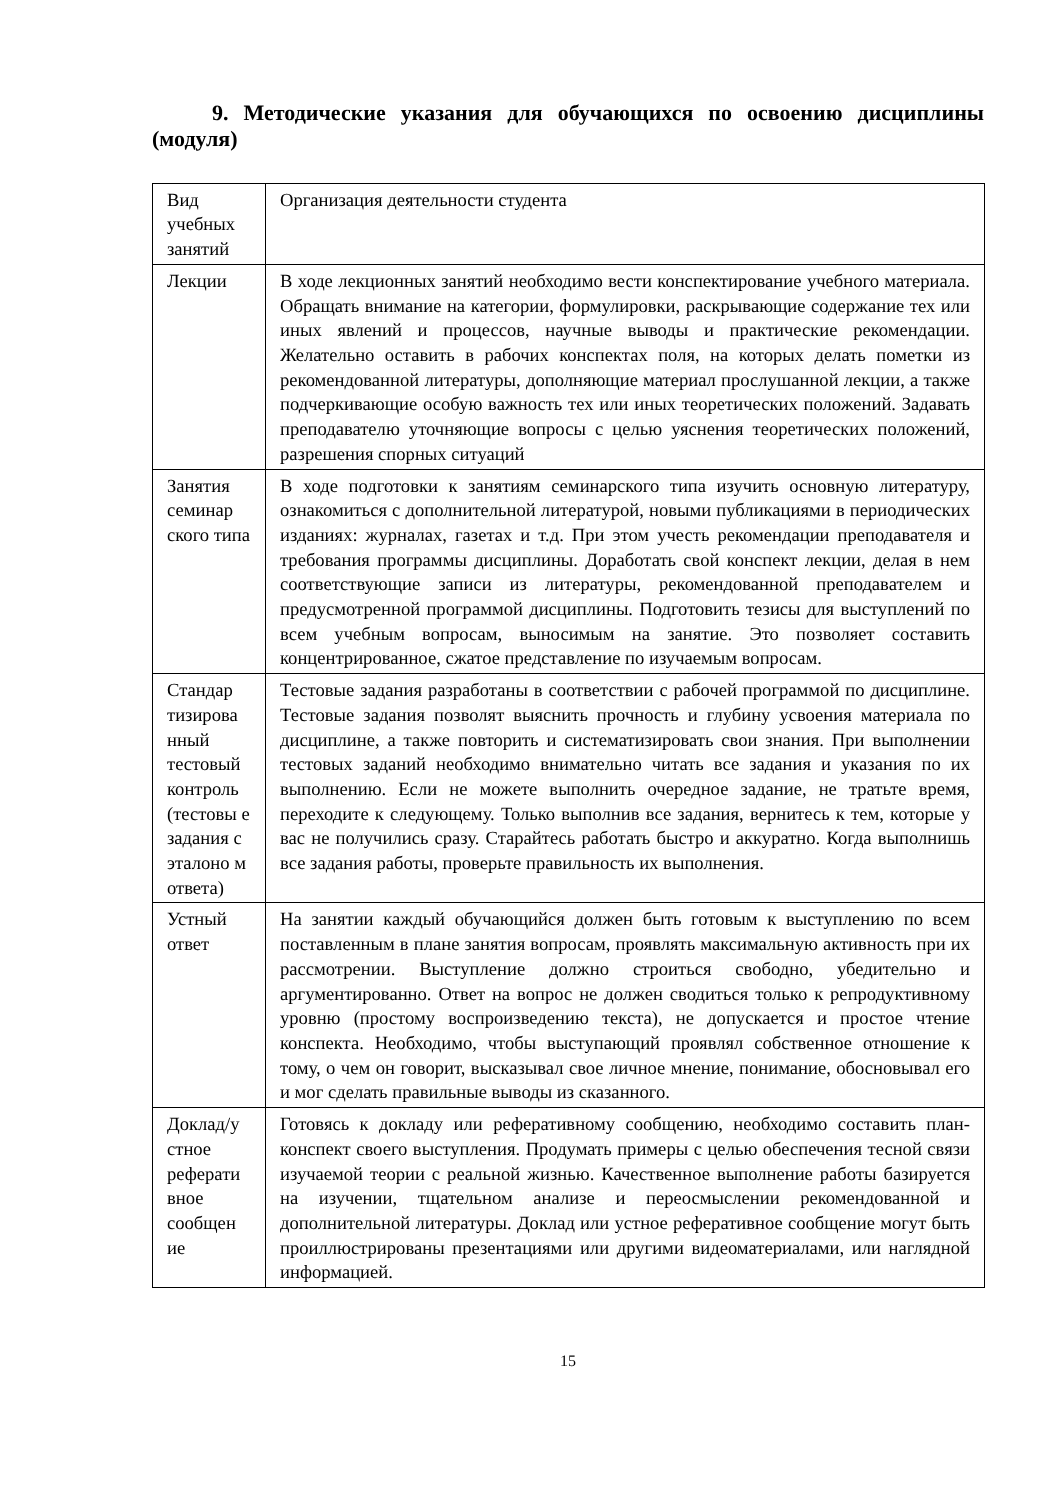9. Методические указания для обучающихся по освоению дисциплины (модуля)
| Вид учебных занятий | Организация деятельности студента |
| Лекции | В ходе лекционных занятий необходимо вести конспектирование учебного материала. Обращать внимание на категории, формулировки, раскрывающие содержание тех или иных явлений и процессов, научные выводы и практические рекомендации. Желательно оставить в рабочих конспектах поля, на которых делать пометки из рекомендованной литературы, дополняющие материал прослушанной лекции, а также подчеркивающие особую важность тех или иных теоретических положений. Задавать преподавателю уточняющие вопросы с целью уяснения теоретических положений, разрешения спорных ситуаций |
| Занятия семинар ского типа | В ходе подготовки к занятиям семинарского типа изучить основную литературу, ознакомиться с дополнительной литературой, новыми публикациями в периодических изданиях: журналах, газетах и т.д. При этом учесть рекомендации преподавателя и требования программы дисциплины. Доработать свой конспект лекции, делая в нем соответствующие записи из литературы, рекомендованной преподавателем и предусмотренной программой дисциплины. Подготовить тезисы для выступлений по всем учебным вопросам, выносимым на занятие. Это позволяет составить концентрированное, сжатое представление по изучаемым вопросам. |
| Стандар тизирова нный тестовый контроль (тестовы е задания с эталоно м ответа) | Тестовые задания разработаны в соответствии с рабочей программой по дисциплине. Тестовые задания позволят выяснить прочность и глубину усвоения материала по дисциплине, а также повторить и систематизировать свои знания. При выполнении тестовых заданий необходимо внимательно читать все задания и указания по их выполнению. Если не можете выполнить очередное задание, не тратьте время, переходите к следующему. Только выполнив все задания, вернитесь к тем, которые у вас не получились сразу. Старайтесь работать быстро и аккуратно. Когда выполнишь все задания работы, проверьте правильность их выполнения. |
| Устный ответ | На занятии каждый обучающийся должен быть готовым к выступлению по всем поставленным в плане занятия вопросам, проявлять максимальную активность при их рассмотрении. Выступление должно строиться свободно, убедительно и аргументированно. Ответ на вопрос не должен сводиться только к репродуктивному уровню (простому воспроизведению текста), не допускается и простое чтение конспекта. Необходимо, чтобы выступающий проявлял собственное отношение к тому, о чем он говорит, высказывал свое личное мнение, понимание, обосновывал его и мог сделать правильные выводы из сказанного. |
| Доклад/у стное реферати вное сообщен ие | Готовясь к докладу или реферативному сообщению, необходимо составить план-конспект своего выступления. Продумать примеры с целью обеспечения тесной связи изучаемой теории с реальной жизнью. Качественное выполнение работы базируется на изучении, тщательном анализе и переосмыслении рекомендованной и дополнительной литературы. Доклад или устное реферативное сообщение могут быть проиллюстрированы презентациями или другими видеоматериалами, или наглядной информацией. |
15